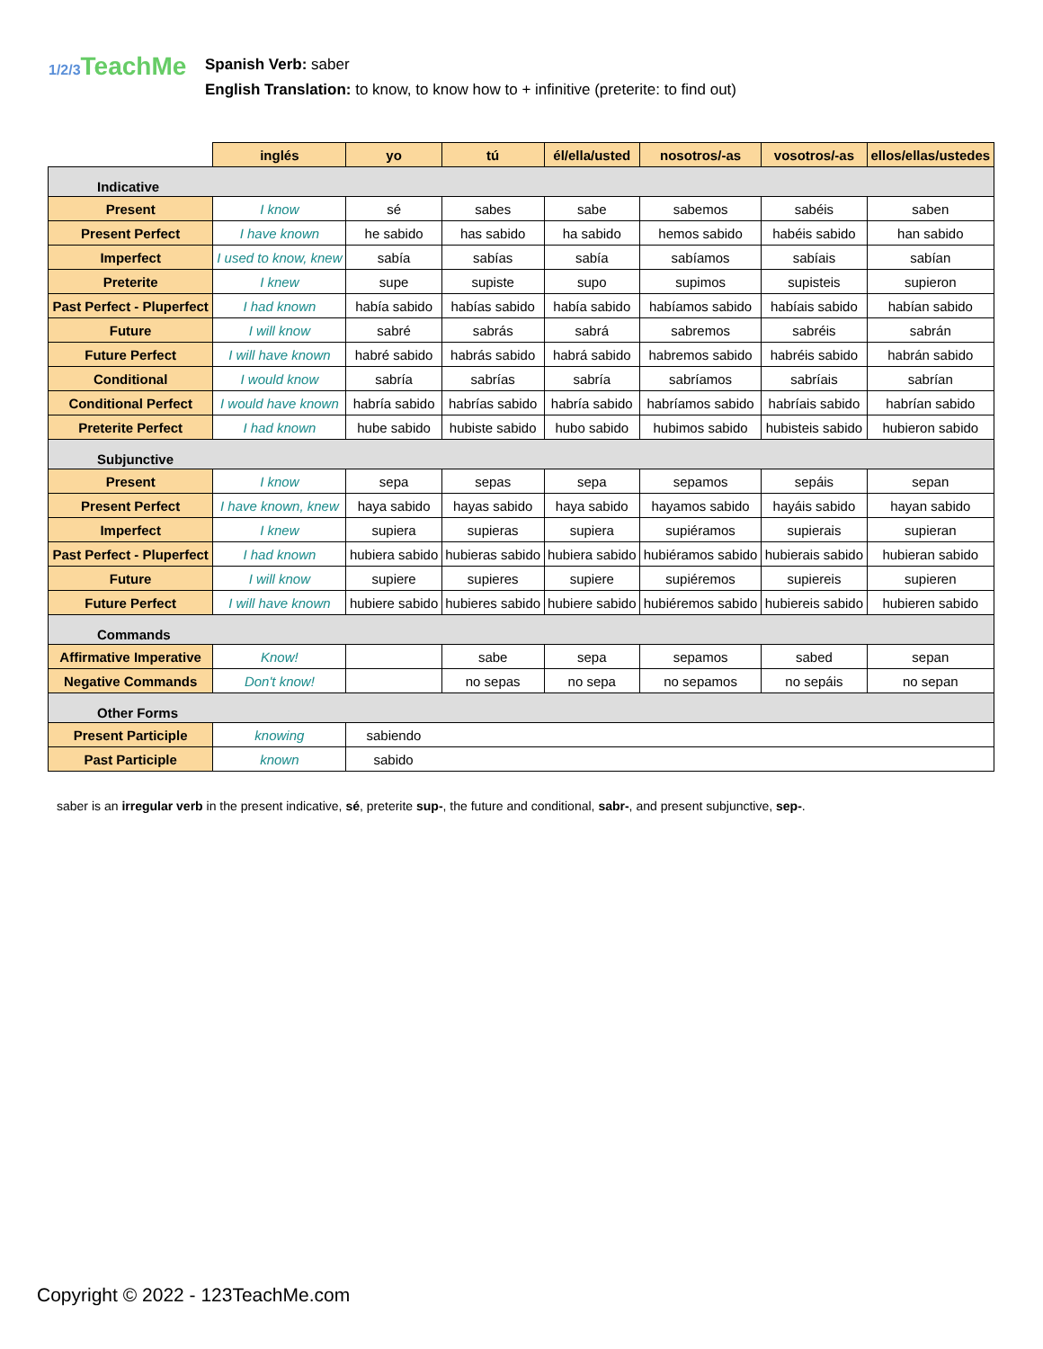1/2/3 TeachMe
Spanish Verb: saber
English Translation: to know, to know how to + infinitive (preterite: to find out)
| | inglés | yo | tú | él/ella/usted | nosotros/-as | vosotros/-as | ellos/ellas/ustedes |
| --- | --- | --- | --- | --- | --- | --- | --- |
| Indicative | | | | | | | |
| Present | I know | sé | sabes | sabe | sabemos | sabéis | saben |
| Present Perfect | I have known | he sabido | has sabido | ha sabido | hemos sabido | habéis sabido | han sabido |
| Imperfect | I used to know, knew | sabía | sabías | sabía | sabíamos | sabíais | sabían |
| Preterite | I knew | supe | supiste | supo | supimos | supisteis | supieron |
| Past Perfect - Pluperfect | I had known | había sabido | habías sabido | había sabido | habíamos sabido | habíais sabido | habían sabido |
| Future | I will know | sabré | sabrás | sabrá | sabremos | sabréis | sabrán |
| Future Perfect | I will have known | habré sabido | habrás sabido | habrá sabido | habremos sabido | habréis sabido | habrán sabido |
| Conditional | I would know | sabría | sabrías | sabría | sabríamos | sabríais | sabrían |
| Conditional Perfect | I would have known | habría sabido | habrías sabido | habría sabido | habríamos sabido | habríais sabido | habrían sabido |
| Preterite Perfect | I had known | hube sabido | hubiste sabido | hubo sabido | hubimos sabido | hubisteis sabido | hubieron sabido |
| Subjunctive | | | | | | | |
| Present | I know | sepa | sepas | sepa | sepamos | sepáis | sepan |
| Present Perfect | I have known, knew | haya sabido | hayas sabido | haya sabido | hayamos sabido | hayáis sabido | hayan sabido |
| Imperfect | I knew | supiera | supieras | supiera | supiéramos | supierais | supieran |
| Past Perfect - Pluperfect | I had known | hubiera sabido | hubieras sabido | hubiera sabido | hubiéramos sabido | hubierais sabido | hubieran sabido |
| Future | I will know | supiere | supieres | supiere | supiéremos | supiereis | supieren |
| Future Perfect | I will have known | hubiere sabido | hubieres sabido | hubiere sabido | hubiéremos sabido | hubiereis sabido | hubieren sabido |
| Commands | | | | | | | |
| Affirmative Imperative | Know! | | sabe | sepa | sepamos | sabed | sepan |
| Negative Commands | Don't know! | | no sepas | no sepa | no sepamos | no sepáis | no sepan |
| Other Forms | | | | | | | |
| Present Participle | knowing | sabiendo | | | | | |
| Past Participle | known | sabido | | | | | |
saber is an irregular verb in the present indicative, sé, preterite sup-, the future and conditional, sabr-, and present subjunctive, sep-.
Copyright © 2022 - 123TeachMe.com